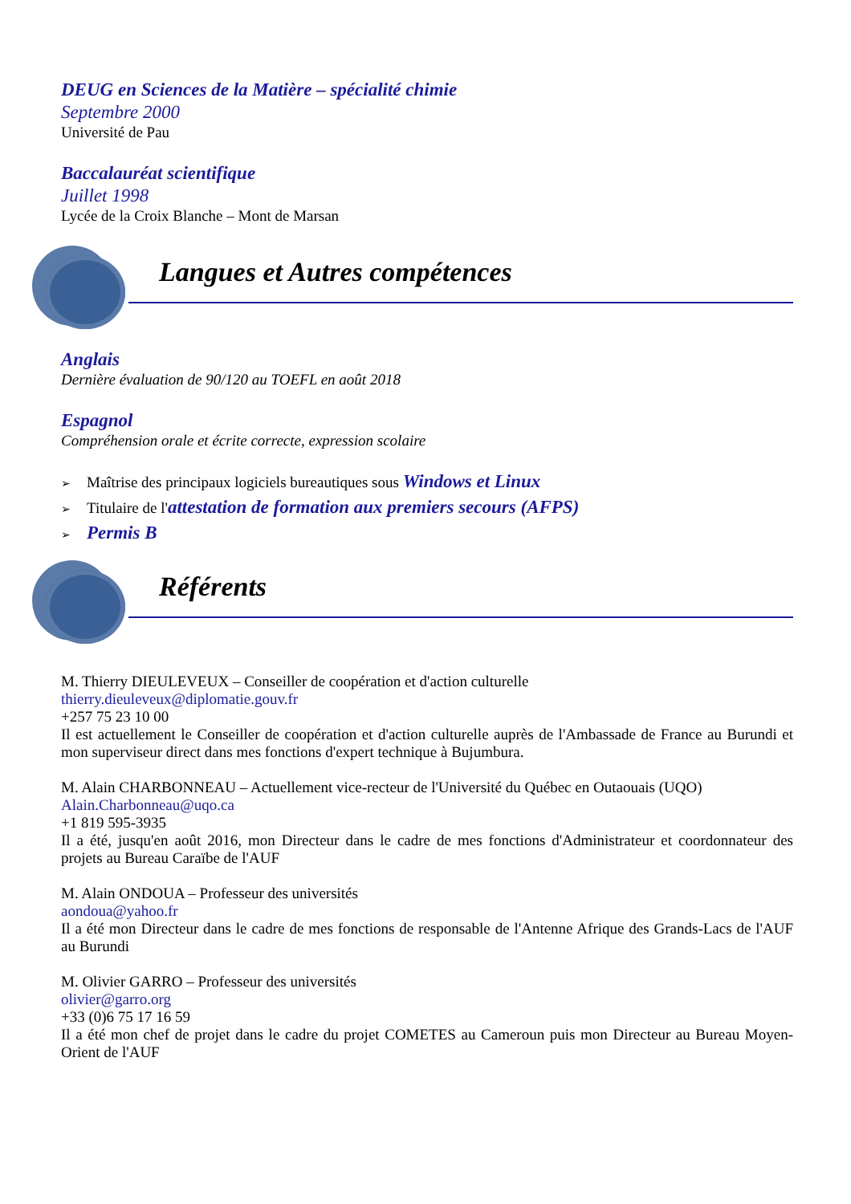DEUG en Sciences de la Matière – spécialité chimie
Septembre 2000
Université de Pau
Baccalauréat scientifique
Juillet 1998
Lycée de la Croix Blanche – Mont de Marsan
Langues et Autres compétences
Anglais
Dernière évaluation de 90/120 au TOEFL en août 2018
Espagnol
Compréhension orale et écrite correcte, expression scolaire
➢ Maîtrise des principaux logiciels bureautiques sous Windows et Linux
➢ Titulaire de l'attestation de formation aux premiers secours (AFPS)
➢ Permis B
Référents
M. Thierry DIEULEVEUX – Conseiller de coopération et d'action culturelle
thierry.dieuleveux@diplomatie.gouv.fr
+257 75 23 10 00
Il est actuellement le Conseiller de coopération et d'action culturelle auprès de l'Ambassade de France au Burundi et mon superviseur direct dans mes fonctions d'expert technique à Bujumbura.
M. Alain CHARBONNEAU – Actuellement vice-recteur de l'Université du Québec en Outaouais (UQO)
Alain.Charbonneau@uqo.ca
+1 819 595-3935
Il a été, jusqu'en août 2016, mon Directeur dans le cadre de mes fonctions d'Administrateur et coordonnateur des projets au Bureau Caraïbe de l'AUF
M. Alain ONDOUA – Professeur des universités
aondoua@yahoo.fr
Il a été mon Directeur dans le cadre de mes fonctions de responsable de l'Antenne Afrique des Grands-Lacs de l'AUF au Burundi
M. Olivier GARRO – Professeur des universités
olivier@garro.org
+33 (0)6 75 17 16 59
Il a été mon chef de projet dans le cadre du projet COMETES au Cameroun puis mon Directeur au Bureau Moyen-Orient de l'AUF